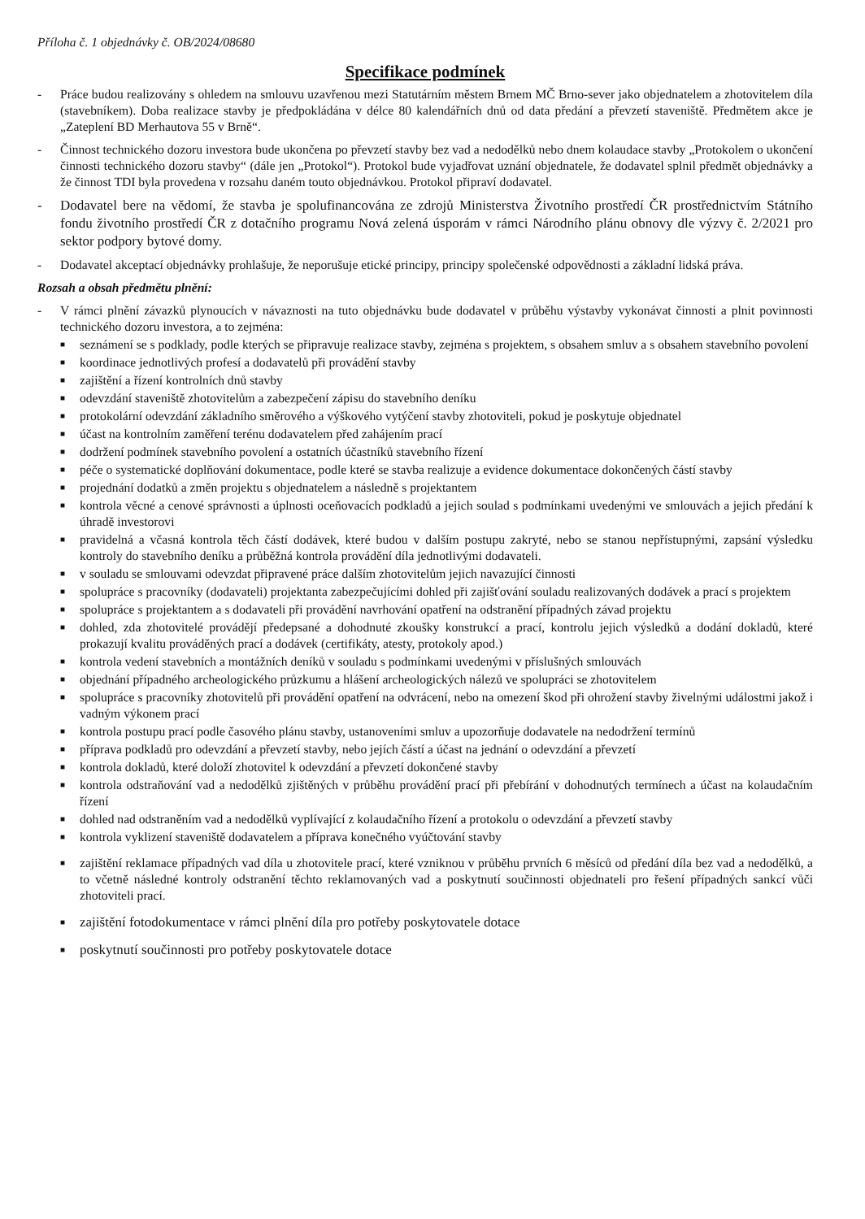Příloha č. 1 objednávky č. OB/2024/08680
Specifikace podmínek
- Práce budou realizovány s ohledem na smlouvu uzavřenou mezi Statutárním městem Brnem MČ Brno-sever jako objednatelem a zhotovitelem díla (stavebníkem). Doba realizace stavby je předpokládána v délce 80 kalendářních dnů od data předání a převzetí staveniště. Předmětem akce je „Zateplení BD Merhautova 55 v Brně“.
- Činnost technického dozoru investora bude ukončena po převzetí stavby bez vad a nedodělků nebo dnem kolaudace stavby „Protokolem o ukončení činnosti technického dozoru stavby“ (dále jen „Protokol“). Protokol bude vyjadřovat uznání objednatele, že dodavatel splnil předmět objednávky a že činnost TDI byla provedena v rozsahu daném touto objednávkou. Protokol připraví dodavatel.
- Dodavatel bere na vědomí, že stavba je spolufinancována ze zdrojů Ministerstva Životního prostředí ČR prostřednictvím Státního fondu životního prostředí ČR z dotačního programu Nová zelená úsporám v rámci Národního plánu obnovy dle výzvy č. 2/2021 pro sektor podpory bytové domy.
- Dodavatel akceptací objednávky prohlašuje, že neporušuje etické principy, principy společenské odpovědnosti a základní lidská práva.
Rozsah a obsah předmětu plnění:
- V rámci plnění závazků plynoucích v návaznosti na tuto objednávku bude dodavatel v průběhu výstavby vykonávat činnosti a plnit povinnosti technického dozoru investora, a to zejména:
■ seznámení se s podklady, podle kterých se připravuje realizace stavby, zejména s projektem, s obsahem smluv a s obsahem stavebního povolení
■ koordinace jednotlivých profesí a dodavatelů při provádění stavby
■ zajištění a řízení kontrolních dnů stavby
■ odevzdání staveniště zhotovitelům a zabezpečení zápisu do stavebního deníku
■ protokolární odevzdání základního směrového a výškového vytýčení stavby zhotoviteli, pokud je poskytuje objednatel
■ účast na kontrolním zaměření terénu dodavatelem před zahájením prací
■ dodržení podmínek stavebního povolení a ostatních účastníků stavebního řízení
■ péče o systematické doplňování dokumentace, podle které se stavba realizuje a evidence dokumentace dokončených částí stavby
■ projednání dodatků a změn projektu s objednatelem a následně s projektantem
■ kontrola věcné a cenové správnosti a úplnosti oceňovacích podkladů a jejich soulad s podmínkami uvedenými ve smlouvách a jejich předání k úhradě investorovi
■ pravidelná a včasná kontrola těch částí dodávek, které budou v dalším postupu zakryté, nebo se stanou nepřístupnými, zapsání výsledku kontroly do stavebního deníku a průběžná kontrola provádění díla jednotlivými dodavateli.
■ v souladu se smlouvami odevzdat připravené práce dalším zhotovitelům jejich navazující činnosti
■ spolupráce s pracovníky (dodavateli) projektanta zabezpečujícími dohled při zajišťování souladu realizovaných dodávek a prací s projektem
■ spolupráce s projektantem a s dodavateli při provádění navrhování opatření na odstranění případných závad projektu
■ dohled, zda zhotovitelé provádějí předepsané a dohodnuté zkoušky konstrukcí a prací, kontrolu jejich výsledků a dodání dokladů, které prokazují kvalitu prováděných prací a dodávek (certifikáty, atesty, protokoly apod.)
■ kontrola vedení stavebních a montážních deníků v souladu s podmínkami uvedenými v příslušných smlouvách
■ objednání případného archeologického průzkumu a hlášení archeologických nálezů ve spolupráci se zhotovitelem
■ spolupráce s pracovníky zhotovitelů při provádění opatření na odvrácení, nebo na omezení škod při ohrožení stavby živelnými událostmi jakož i vadným výkonem prací
■ kontrola postupu prací podle časového plánu stavby, ustanoveními smluv a upozorňuje dodavatele na nedodržení termínů
■ příprava podkladů pro odevzdání a převzetí stavby, nebo jejích částí a účast na jednání o odevzdání a převzetí
■ kontrola dokladů, které doloží zhotovitel k odevzdání a převzetí dokončené stavby
■ kontrola odstraňování vad a nedodělků zjištěných v průběhu provádění prací při přebírání v dohodnutých termínech a účast na kolaudačním řízení
■ dohled nad odstraněním vad a nedodělků vyplívající z kolaudačního řízení a protokolu o odevzdání a převzetí stavby
■ kontrola vyklizení staveniště dodavatelem a příprava konečného vyúčtování stavby
■ zajištění reklamace případných vad díla u zhotovitele prací, které vzniknou v průběhu prvních 6 měsíců od předání díla bez vad a nedodělků, a to včetně následné kontroly odstranění těchto reklamovaných vad a poskytnutí součinnosti objednateli pro řešení případných sankcí vůči zhotoviteli prací.
■ zajištění fotodokumentace v rámci plnění díla pro potřeby poskytovatele dotace
■ poskytnutí součinnosti pro potřeby poskytovatele dotace